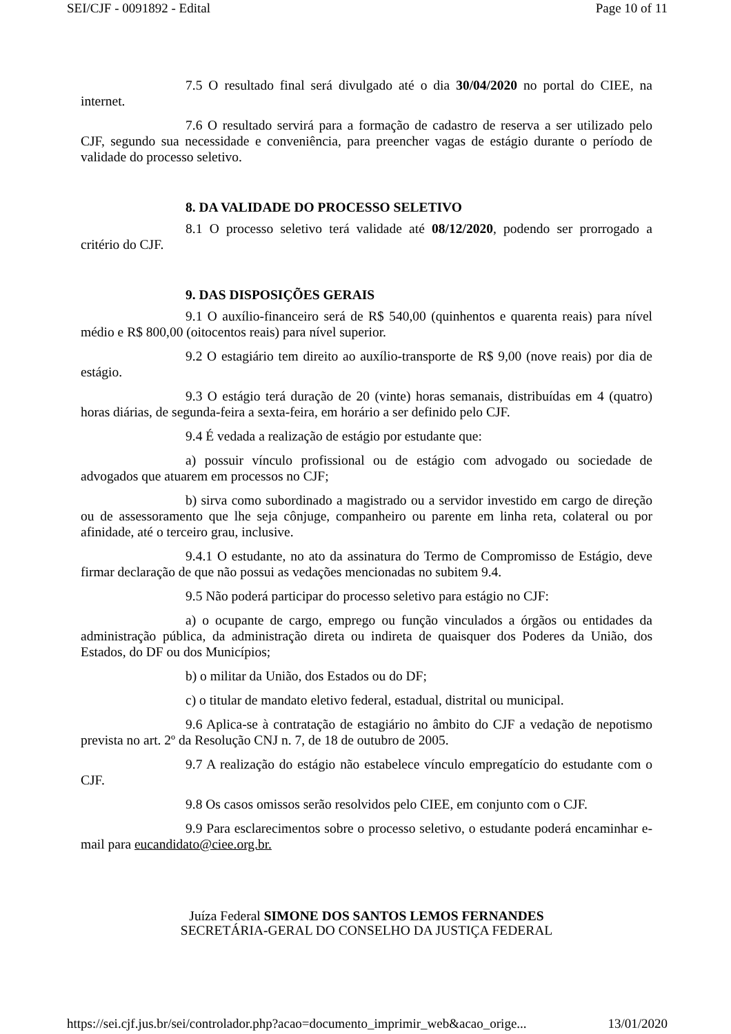SEI/CJF - 0091892 - Edital Page 10 of 11
7.5 O resultado final será divulgado até o dia 30/04/2020 no portal do CIEE, na internet.
7.6 O resultado servirá para a formação de cadastro de reserva a ser utilizado pelo CJF, segundo sua necessidade e conveniência, para preencher vagas de estágio durante o período de validade do processo seletivo.
8. DA VALIDADE DO PROCESSO SELETIVO
8.1 O processo seletivo terá validade até 08/12/2020, podendo ser prorrogado a critério do CJF.
9. DAS DISPOSIÇÕES GERAIS
9.1 O auxílio-financeiro será de R$ 540,00 (quinhentos e quarenta reais) para nível médio e R$ 800,00 (oitocentos reais) para nível superior.
9.2 O estagiário tem direito ao auxílio-transporte de R$ 9,00 (nove reais) por dia de estágio.
9.3 O estágio terá duração de 20 (vinte) horas semanais, distribuídas em 4 (quatro) horas diárias, de segunda-feira a sexta-feira, em horário a ser definido pelo CJF.
9.4 É vedada a realização de estágio por estudante que:
a) possuir vínculo profissional ou de estágio com advogado ou sociedade de advogados que atuarem em processos no CJF;
b) sirva como subordinado a magistrado ou a servidor investido em cargo de direção ou de assessoramento que lhe seja cônjuge, companheiro ou parente em linha reta, colateral ou por afinidade, até o terceiro grau, inclusive.
9.4.1 O estudante, no ato da assinatura do Termo de Compromisso de Estágio, deve firmar declaração de que não possui as vedações mencionadas no subitem 9.4.
9.5 Não poderá participar do processo seletivo para estágio no CJF:
a) o ocupante de cargo, emprego ou função vinculados a órgãos ou entidades da administração pública, da administração direta ou indireta de quaisquer dos Poderes da União, dos Estados, do DF ou dos Municípios;
b) o militar da União, dos Estados ou do DF;
c) o titular de mandato eletivo federal, estadual, distrital ou municipal.
9.6 Aplica-se à contratação de estagiário no âmbito do CJF a vedação de nepotismo prevista no art. 2º da Resolução CNJ n. 7, de 18 de outubro de 2005.
9.7 A realização do estágio não estabelece vínculo empregatício do estudante com o CJF.
9.8 Os casos omissos serão resolvidos pelo CIEE, em conjunto com o CJF.
9.9 Para esclarecimentos sobre o processo seletivo, o estudante poderá encaminhar e-mail para eucandidato@ciee.org.br.
Juíza Federal SIMONE DOS SANTOS LEMOS FERNANDES
SECRETÁRIA-GERAL DO CONSELHO DA JUSTIÇA FEDERAL
https://sei.cjf.jus.br/sei/controlador.php?acao=documento_imprimir_web&acao_orige... 13/01/2020